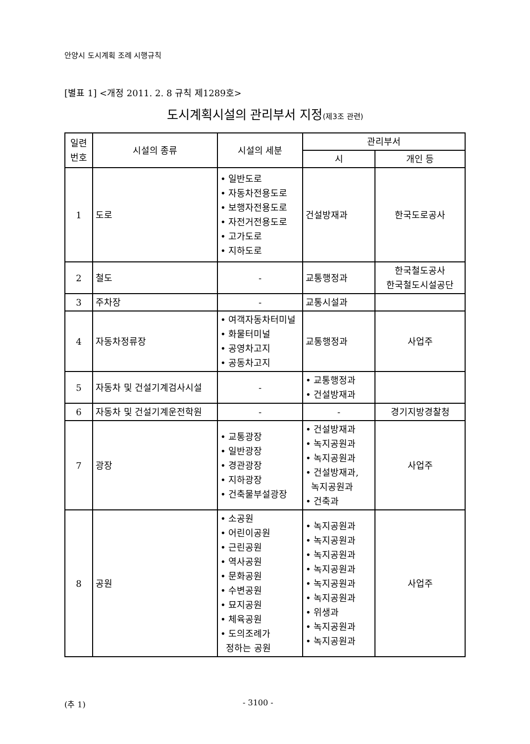안양시 도시계획 조례 시행규칙
[별표 1] <개정 2011. 2. 8 규칙 제1289호>
도시계획시설의 관리부서 지정(제3조 관련)
| 일련 번호 | 시설의 종류 | 시설의 세분 | 관리부서 | |
| --- | --- | --- | --- | --- |
| | | | 시 | 개인 등 |
| 1 | 도로 | • 일반도로 • 자동차전용도로 • 보행자전용도로 • 자전거전용도로 • 고가도로 • 지하도로 | 건설방재과 | 한국도로공사 |
| 2 | 철도 | - | 교통행정과 | 한국철도공사 한국철도시설공단 |
| 3 | 주차장 | - | 교통시설과 | |
| 4 | 자동차정류장 | • 여객자동차터미널 • 화물터미널 • 공영차고지 • 공동차고지 | 교통행정과 | 사업주 |
| 5 | 자동차 및 건설기계검사시설 | - | • 교통행정과 • 건설방재과 | |
| 6 | 자동차 및 건설기계운전학원 | - | - | 경기지방경찰청 |
| 7 | 광장 | • 교통광장 • 일반광장 • 경관광장 • 지하광장 • 건축물부설광장 | • 건설방재과 • 녹지공원과 • 녹지공원과 • 건설방재과, 녹지공원과 • 건축과 | 사업주 |
| 8 | 공원 | • 소공원 • 어린이공원 • 근린공원 • 역사공원 • 문화공원 • 수변공원 • 묘지공원 • 체육공원 • 도의조례가 정하는 공원 | • 녹지공원과 • 녹지공원과 • 녹지공원과 • 녹지공원과 • 녹지공원과 • 녹지공원과 • 위생과 • 녹지공원과 • 녹지공원과 | 사업주 |
(추 1) - 3100 -